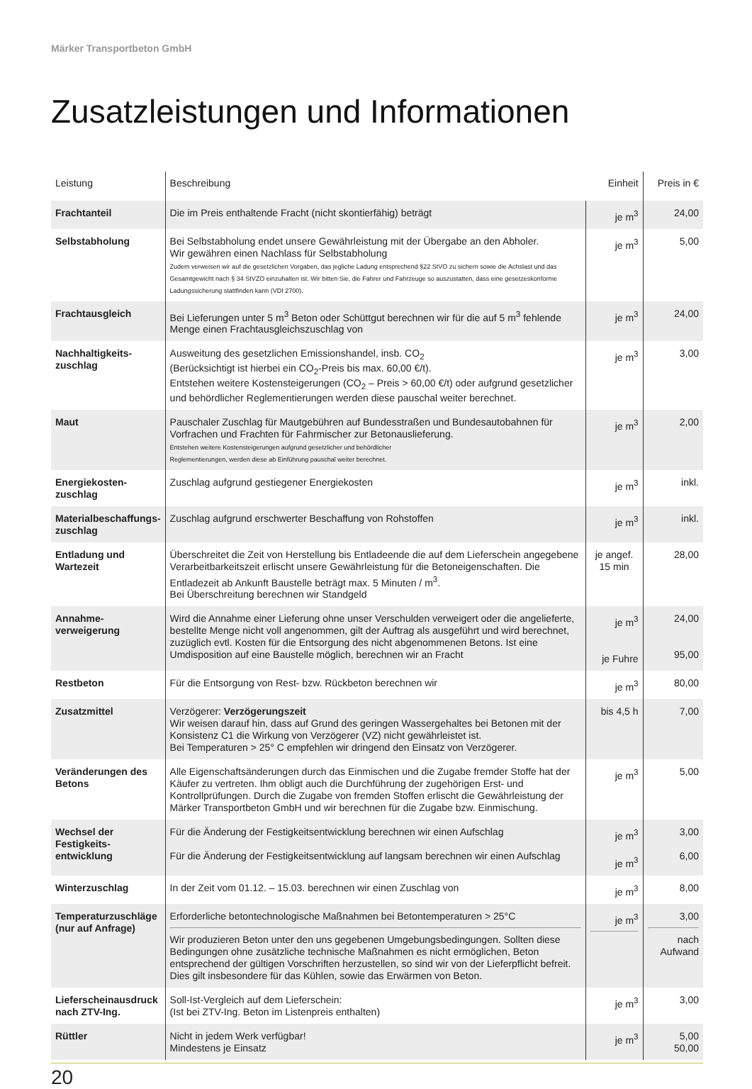Märker Transportbeton GmbH
Zusatzleistungen und Informationen
| Leistung | Beschreibung | Einheit | Preis in € |
| --- | --- | --- | --- |
| Frachtanteil | Die im Preis enthaltende Fracht (nicht skontierfähig) beträgt | je m<sup>3</sup> | 24,00 |
| Selbstabholung | Bei Selbstabholung endet unsere Gewährleistung mit der Übergabe an den Abholer. Wir gewähren einen Nachlass für Selbstabholung Zudem verweisen wir auf die gesetzlichen Vorgaben, das jegliche Ladung entsprechend §22 StVO zu sichern sowie die Achslast und das Gesamtgewicht nach § 34 StVZO einzuhalten ist. Wir bitten Sie, die Fahrer und Fahrzeuge so auszustatten, dass eine gesetzeskonforme Ladungssicherung stattfinden kann (VDI 2700). | je m<sup>3</sup> | 5,00 |
| Frachtausgleich | Bei Lieferungen unter 5 m<sup>3</sup> Beton oder Schüttgut berechnen wir für die auf 5 m<sup>3</sup> fehlende Menge einen Frachtausgleichszuschlag von | je m<sup>3</sup> | 24,00 |
| Nachhaltigkeits-zuschlag | Ausweitung des gesetzlichen Emissionshandel, insb. CO<sub>2</sub> (Berücksichtigt ist hierbei ein CO<sub>2</sub>-Preis bis max. 60,00 €/t). Entstehen weitere Kostensteigerungen (CO<sub>2</sub> – Preis > 60,00 €/t) oder aufgrund gesetzlicher und behördlicher Reglementierungen werden diese pauschal weiter berechnet. | je m<sup>3</sup> | 3,00 |
| Maut | Pauschaler Zuschlag für Mautgebühren auf Bundesstraßen und Bundesautobahnen für Vorfrachen und Frachten für Fahrmischer zur Betonauslieferung. Entstehen weitere Kostensteigerungen aufgrund gesetzlicher und behördlicher Reglementierungen, werden diese ab Einführung pauschal weiter berechnet. | je m<sup>3</sup> | 2,00 |
| Energiekosten-zuschlag | Zuschlag aufgrund gestiegener Energiekosten | je m<sup>3</sup> | inkl. |
| Materialbeschaffungs-zuschlag | Zuschlag aufgrund erschwerter Beschaffung von Rohstoffen | je m<sup>3</sup> | inkl. |
| Entladung und Wartezeit | Überschreitet die Zeit von Herstellung bis Entladeende die auf dem Lieferschein angegebene Verarbeitbarkeitszeit erlischt unsere Gewährleistung für die Betoneigenschaften. Die Entladezeit ab Ankunft Baustelle beträgt max. 5 Minuten / m<sup>3</sup>. Bei Überschreitung berechnen wir Standgeld | je angef. 15 min | 28,00 |
| Annahme-verweigerung | Wird die Annahme einer Lieferung ohne unser Verschulden verweigert oder die angelieferte, bestellte Menge nicht voll angenommen, gilt der Auftrag als ausgeführt und wird berechnet, zuzüglich evtl. Kosten für die Entsorgung des nicht abgenommenen Betons. Ist eine Umdisposition auf eine Baustelle möglich, berechnen wir an Fracht | je m<sup>3</sup> je Fuhre | 24,00 95,00 |
| Restbeton | Für die Entsorgung von Rest- bzw. Rückbeton berechnen wir | je m<sup>3</sup> | 80,00 |
| Zusatzmittel | Verzögerer: Verzögerungszeit Wir weisen darauf hin, dass auf Grund des geringen Wassergehaltes bei Betonen mit der Konsistenz C1 die Wirkung von Verzögerer (VZ) nicht gewährleistet ist. Bei Temperaturen > 25° C empfehlen wir dringend den Einsatz von Verzögerer. | bis 4,5 h | 7,00 |
| Veränderungen des Betons | Alle Eigenschaftsänderungen durch das Einmischen und die Zugabe fremder Stoffe hat der Käufer zu vertreten. Ihm obligt auch die Durchführung der zugehörigen Erst- und Kontrollprüfungen. Durch die Zugabe von fremden Stoffen erlischt die Gewährleistung der Märker Transportbeton GmbH und wir berechnen für die Zugabe bzw. Einmischung. | je m<sup>3</sup> | 5,00 |
| Wechsel der Festigkeits-entwicklung | Für die Änderung der Festigkeitsentwicklung berechnen wir einen Aufschlag Für die Änderung der Festigkeitsentwicklung auf langsam berechnen wir einen Aufschlag | je m<sup>3</sup> je m<sup>3</sup> | 3,00 6,00 |
| Winterzuschlag | In der Zeit vom 01.12. – 15.03. berechnen wir einen Zuschlag von | je m<sup>3</sup> | 8,00 |
| Temperaturzuschläge (nur auf Anfrage) | Erforderliche betontechnologische Maßnahmen bei Betontemperaturen > 25°C Wir produzieren Beton unter den uns gegebenen Umgebungsbedingungen. Sollten diese Bedingungen ohne zusätzliche technische Maßnahmen es nicht ermöglichen, Beton entsprechend der gültigen Vorschriften herzustellen, so sind wir von der Lieferpflicht befreit. Dies gilt insbesondere für das Kühlen, sowie das Erwärmen von Beton. | je m<sup>3</sup> | 3,00 nach Aufwand |
| Lieferscheinausdruck nach ZTV-Ing. | Soll-Ist-Vergleich auf dem Lieferschein: (Ist bei ZTV-Ing. Beton im Listenpreis enthalten) | je m<sup>3</sup> | 3,00 |
| Rüttler | Nicht in jedem Werk verfügbar! Mindestens je Einsatz | je m<sup>3</sup> | 5,00 50,00 |
20